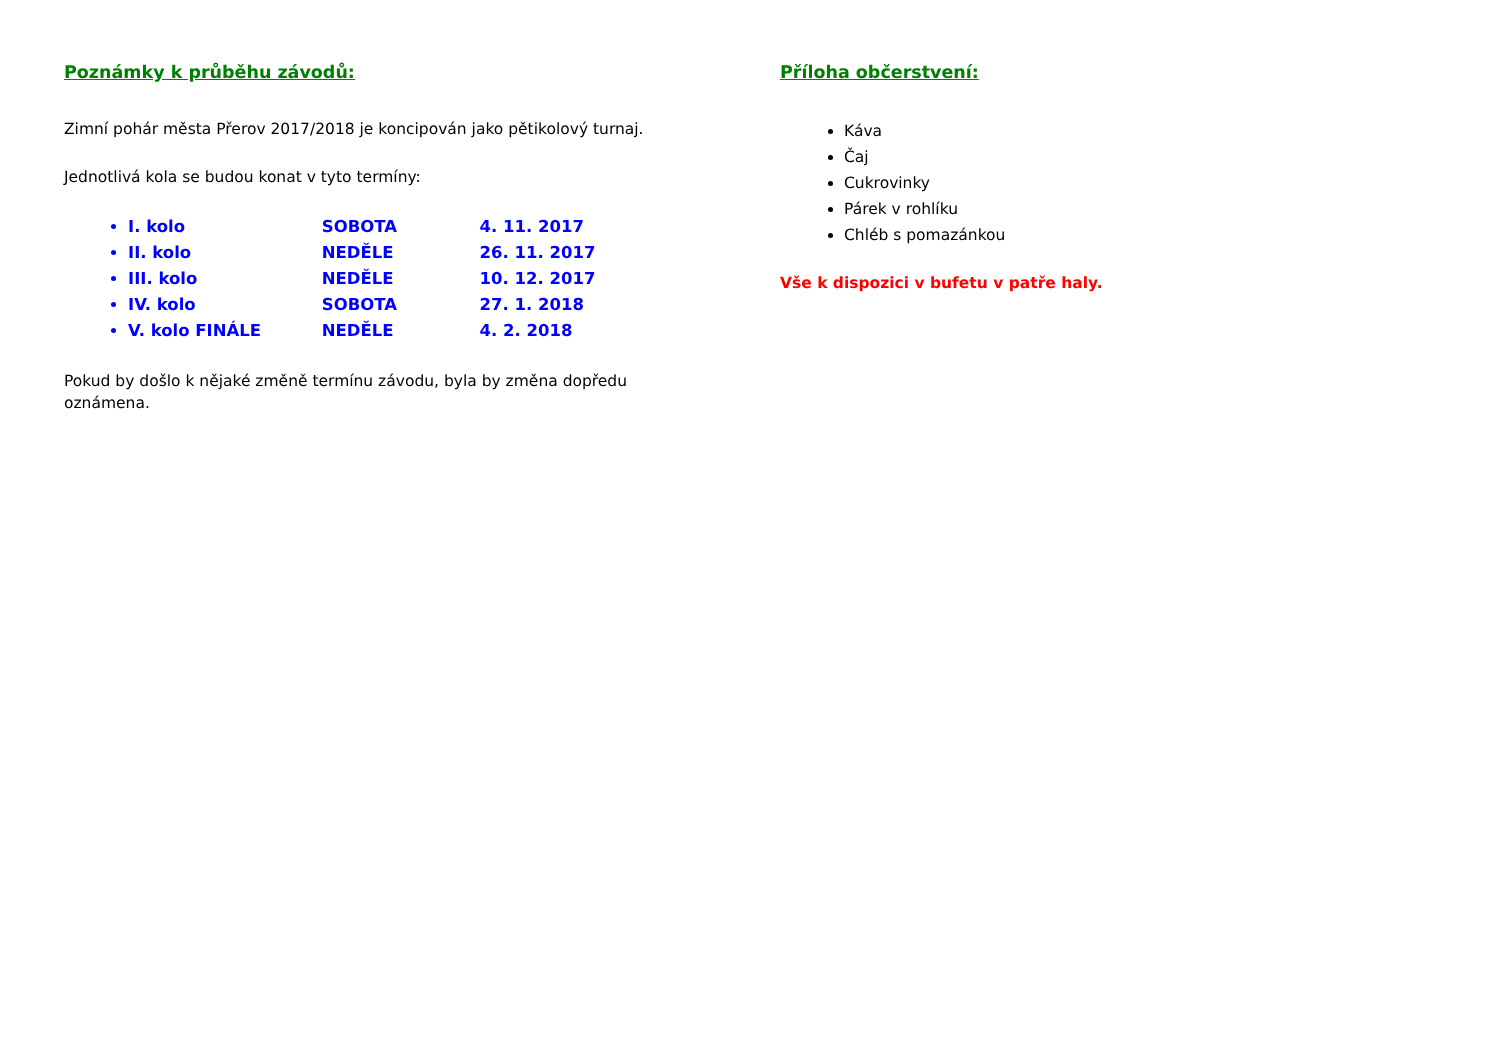Poznámky k průběhu závodů:
Zimní pohár města Přerov 2017/2018 je koncipován jako pětikolový turnaj.
Jednotlivá kola se budou konat v tyto termíny:
I. kolo SOBOTA 4. 11. 2017
II. kolo NEDĚLE 26. 11. 2017
III. kolo NEDĚLE 10. 12. 2017
IV. kolo SOBOTA 27. 1. 2018
V. kolo FINÁLE NEDĚLE 4. 2. 2018
Pokud by došlo k nějaké změně termínu závodu, byla by změna dopředu oznámena.
Příloha občerstvení:
Káva
Čaj
Cukrovinky
Párek v rohlíku
Chléb s pomazánkou
Vše k dispozici v bufetu v patře haly.